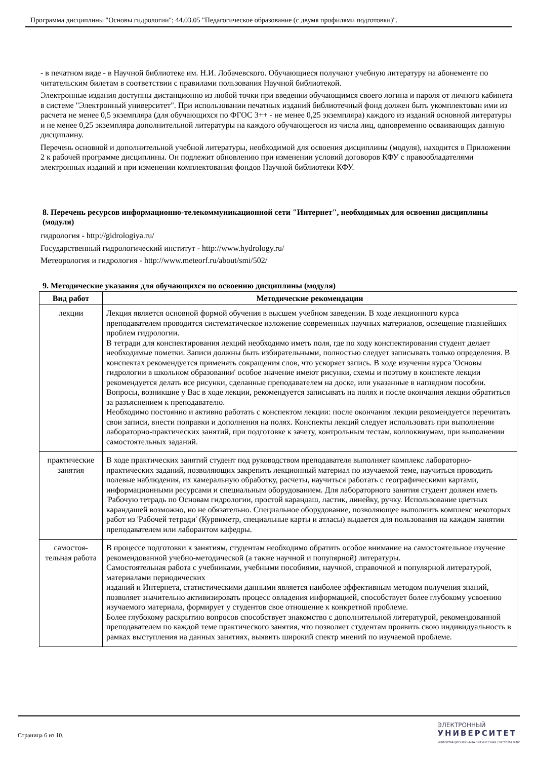Программа дисциплины "Основы гидрологии"; 44.03.05 "Педагогическое образование (с двумя профилями подготовки)".
- в печатном виде - в Научной библиотеке им. Н.И. Лобачевского. Обучающиеся получают учебную литературу на абонементе по читательским билетам в соответствии с правилами пользования Научной библиотекой.
Электронные издания доступны дистанционно из любой точки при введении обучающимся своего логина и пароля от личного кабинета в системе "Электронный университет". При использовании печатных изданий библиотечный фонд должен быть укомплектован ими из расчета не менее 0,5 экземпляра (для обучающихся по ФГОС 3++ - не менее 0,25 экземпляра) каждого из изданий основной литературы и не менее 0,25 экземпляра дополнительной литературы на каждого обучающегося из числа лиц, одновременно осваивающих данную дисциплину.
Перечень основной и дополнительной учебной литературы, необходимой для освоения дисциплины (модуля), находится в Приложении 2 к рабочей программе дисциплины. Он подлежит обновлению при изменении условий договоров КФУ с правообладателями электронных изданий и при изменении комплектования фондов Научной библиотеки КФУ.
8. Перечень ресурсов информационно-телекоммуникационной сети "Интернет", необходимых для освоения дисциплины (модуля)
гидрология - http://gidrologiya.ru/
Государственный гидрологический институт - http://www.hydrology.ru/
Метеорология и гидрология - http://www.meteorf.ru/about/smi/502/
9. Методические указания для обучающихся по освоению дисциплины (модуля)
| Вид работ | Методические рекомендации |
| --- | --- |
| лекции | Лекция является основной формой обучения в высшем учебном заведении. В ходе лекционного курса преподавателем проводится систематическое изложение современных научных материалов, освещение главнейших проблем гидрологии. В тетради для конспектирования лекций необходимо иметь поля, где по ходу конспектирования студент делает необходимые пометки. Записи должны быть избирательными, полностью следует записывать только определения. В конспектах рекомендуется применять сокращения слов, что ускоряет запись. В ходе изучения курса 'Основы гидрологии в школьном образовании' особое значение имеют рисунки, схемы и поэтому в конспекте лекции рекомендуется делать все рисунки, сделанные преподавателем на доске, или указанные в наглядном пособии. Вопросы, возникшие у Вас в ходе лекции, рекомендуется записывать на полях и после окончания лекции обратиться за разъяснением к преподавателю. Необходимо постоянно и активно работать с конспектом лекции: после окончания лекции рекомендуется перечитать свои записи, внести поправки и дополнения на полях. Конспекты лекций следует использовать при выполнении лабораторно-практических занятий, при подготовке к зачету, контрольным тестам, коллоквиумам, при выполнении самостоятельных заданий. |
| практические занятия | В ходе практических занятий студент под руководством преподавателя выполняет комплекс лабораторно-практических заданий, позволяющих закрепить лекционный материал по изучаемой теме, научиться проводить полевые наблюдения, их камеральную обработку, расчеты, научиться работать с географическими картами, информационными ресурсами и специальным оборудованием. Для лабораторного занятия студент должен иметь 'Рабочую тетрадь по Основам гидрологии, простой карандаш, ластик, линейку, ручку. Использование цветных карандашей возможно, но не обязательно. Специальное оборудование, позволяющее выполнить комплекс некоторых работ из 'Рабочей тетради' (Курвиметр, специальные карты и атласы) выдается для пользования на каждом занятии преподавателем или лаборантом кафедры. |
| самостоя-тельная работа | В процессе подготовки к занятиям, студентам необходимо обратить особое внимание на самостоятельное изучение рекомендованной учебно-методической (а также научной и популярной) литературы. Самостоятельная работа с учебниками, учебными пособиями, научной, справочной и популярной литературой, материалами периодических изданий и Интернета, статистическими данными является наиболее эффективным методом получения знаний, позволяет значительно активизировать процесс овладения информацией, способствует более глубокому усвоению изучаемого материала, формирует у студентов свое отношение к конкретной проблеме. Более глубокому раскрытию вопросов способствует знакомство с дополнительной литературой, рекомендованной преподавателем по каждой теме практического занятия, что позволяет студентам проявить свою индивидуальность в рамках выступления на данных занятиях, выявить широкий спектр мнений по изучаемой проблеме. |
Страница 6 из 10.
ЭЛЕКТРОННЫЙ
УНИВЕРСИТЕТ
ИНФОРМАЦИОННО-АНАЛИТИЧЕСКАЯ СИСТЕМА КФУ